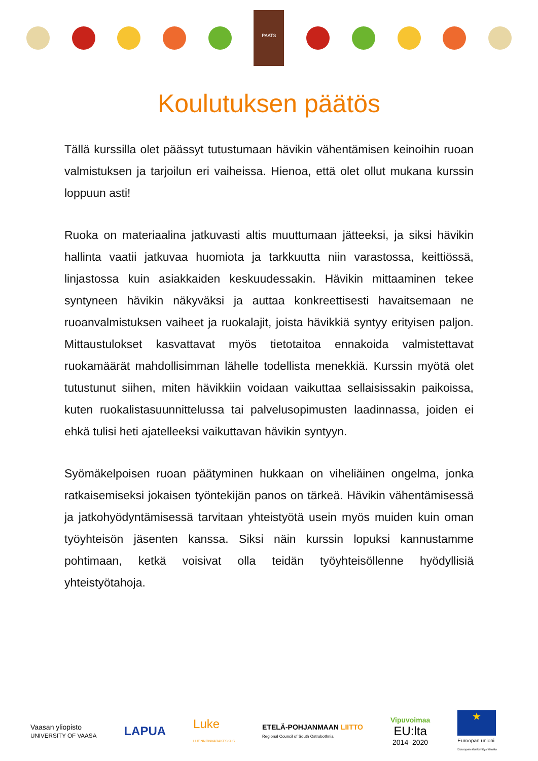PAATS
Koulutuksen päätös
Tällä kurssilla olet päässyt tutustumaan hävikin vähentämisen keinoihin ruoan valmistuksen ja tarjoilun eri vaiheissa. Hienoa, että olet ollut mukana kurssin loppuun asti!
Ruoka on materiaalina jatkuvasti altis muuttumaan jätteeksi, ja siksi hävikin hallinta vaatii jatkuvaa huomiota ja tarkkuutta niin varastossa, keittiössä, linjastossa kuin asiakkaiden keskuudessakin. Hävikin mittaaminen tekee syntyneen hävikin näkyväksi ja auttaa konkreettisesti havaitsemaan ne ruoanvalmistuksen vaiheet ja ruokalajit, joista hävikkiä syntyy erityisen paljon. Mittaustulokset kasvattavat myös tietotaitoa ennakoida valmistettavat ruokamäärät mahdollisimman lähelle todellista menekkiä. Kurssin myötä olet tutustunut siihen, miten hävikkiin voidaan vaikuttaa sellaisissakin paikoissa, kuten ruokalistasuunnittelussa tai palvelusopimusten laadinnassa, joiden ei ehkä tulisi heti ajatelleeksi vaikuttavan hävikin syntyyn.
Syömäkelpoisen ruoan päätyminen hukkaan on viheliäinen ongelma, jonka ratkaisemiseksi jokaisen työntekijän panos on tärkeä. Hävikin vähentämisessä ja jatkohyödyntämisessä tarvitaan yhteistyötä usein myös muiden kuin oman työyhteisön jäsenten kanssa. Siksi näin kurssin lopuksi kannustamme pohtimaan, ketkä voisivat olla teidän työyhteisöllenne hyödyllisiä yhteistyötahoja.
Vaasan yliopisto
UNIVERSITY OF VAASA
LAPUA
Luke
LUONNONVARAKESKUS
ETELÄ-POHJANMAAN LIITTO
Regional Council of South Ostrobothnia
Vipuvoimaa
EU:lta
2014–2020
★
Euroopan unioni
Euroopan aluekehitysrahasto